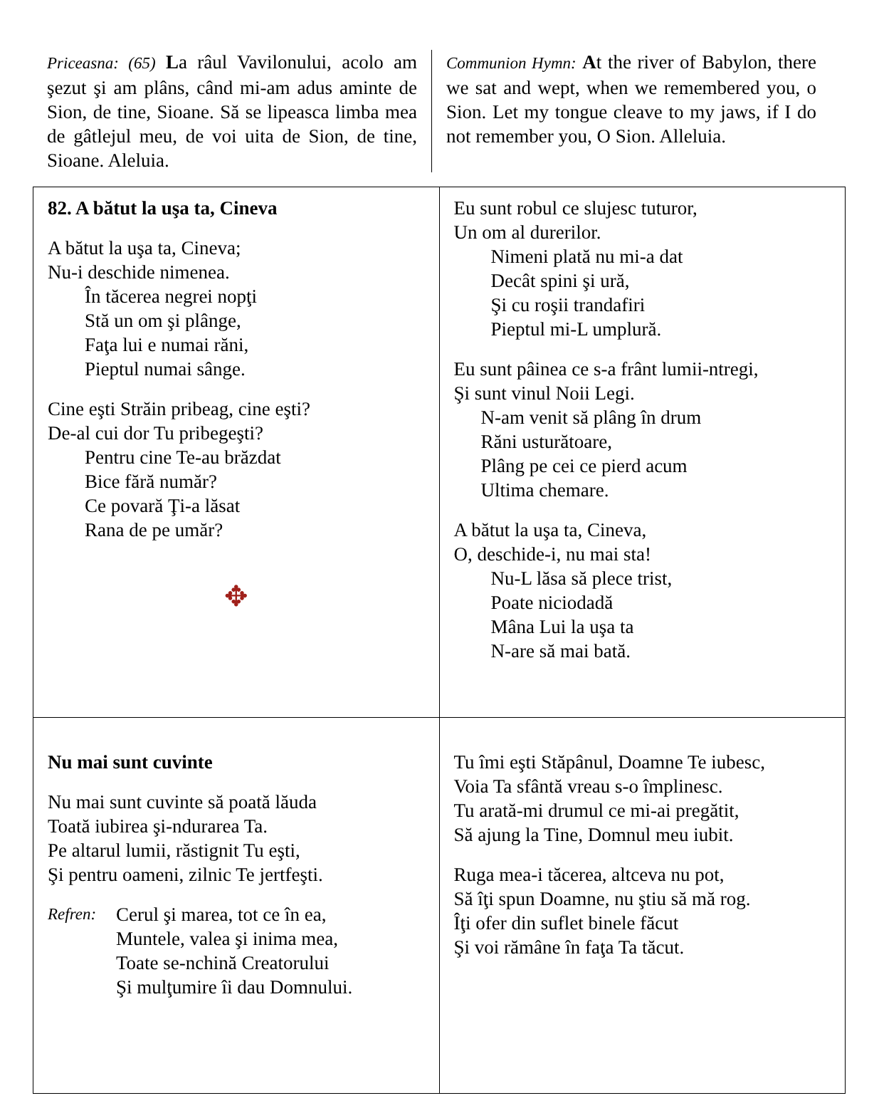Priceasna: (65) La râul Vavilonului, acolo am şezut şi am plâns, când mi-am adus aminte de Sion, de tine, Sioane. Să se lipeasca limba mea de gâtlejul meu, de voi uita de Sion, de tine, Sioane. Aleluia.
Communion Hymn: At the river of Babylon, there we sat and wept, when we remembered you, o Sion. Let my tongue cleave to my jaws, if I do not remember you, O Sion. Alleluia.
| 82. A bătut la uşa ta, Cineva A bătut la uşa ta, Cineva; Nu-i deschide nimenea. În tăcerea negrei nopţi Stă un om şi plânge, Faţa lui e numai răni, Pieptul numai sânge. Cine eşti Străin pribeag, cine eşti? De-al cui dor Tu pribegeşti? Pentru cine Te-au brăzdat Bice fără număr? Ce povară Ţi-a lăsat Rana de pe umăr? ✥ | Eu sunt robul ce slujesc tuturor, Un om al durerilor. Nimeni plată nu mi-a dat Decât spini şi ură, Şi cu roşii trandafiri Pieptul mi-L umplură. Eu sunt pâinea ce s-a frânt lumii-ntregi, Şi sunt vinul Noii Legi. N-am venit să plâng în drum Răni usturătoare, Plâng pe cei ce pierd acum Ultima chemare. A bătut la uşa ta, Cineva, O, deschide-i, nu mai sta! Nu-L lăsa să plece trist, Poate niciodadă Mâna Lui la uşa ta N-are să mai bată. |
| Nu mai sunt cuvinte Nu mai sunt cuvinte să poată lăuda Toată iubirea şi-ndurarea Ta. Pe altarul lumii, răstignit Tu eşti, Şi pentru oameni, zilnic Te jertfeşti. Refren: Cerul şi marea, tot ce în ea, Muntele, valea şi inima mea, Toate se-nchină Creatorului Şi mulţumire îi dau Domnului. | Tu îmi eşti Stăpânul, Doamne Te iubesc, Voia Ta sfântă vreau s-o împlinesc. Tu arată-mi drumul ce mi-ai pregătit, Să ajung la Tine, Domnul meu iubit. Ruga mea-i tăcerea, altceva nu pot, Să îţi spun Doamne, nu ştiu să mă rog. Îţi ofer din suflet binele făcut Şi voi rămâne în faţa Ta tăcut. |